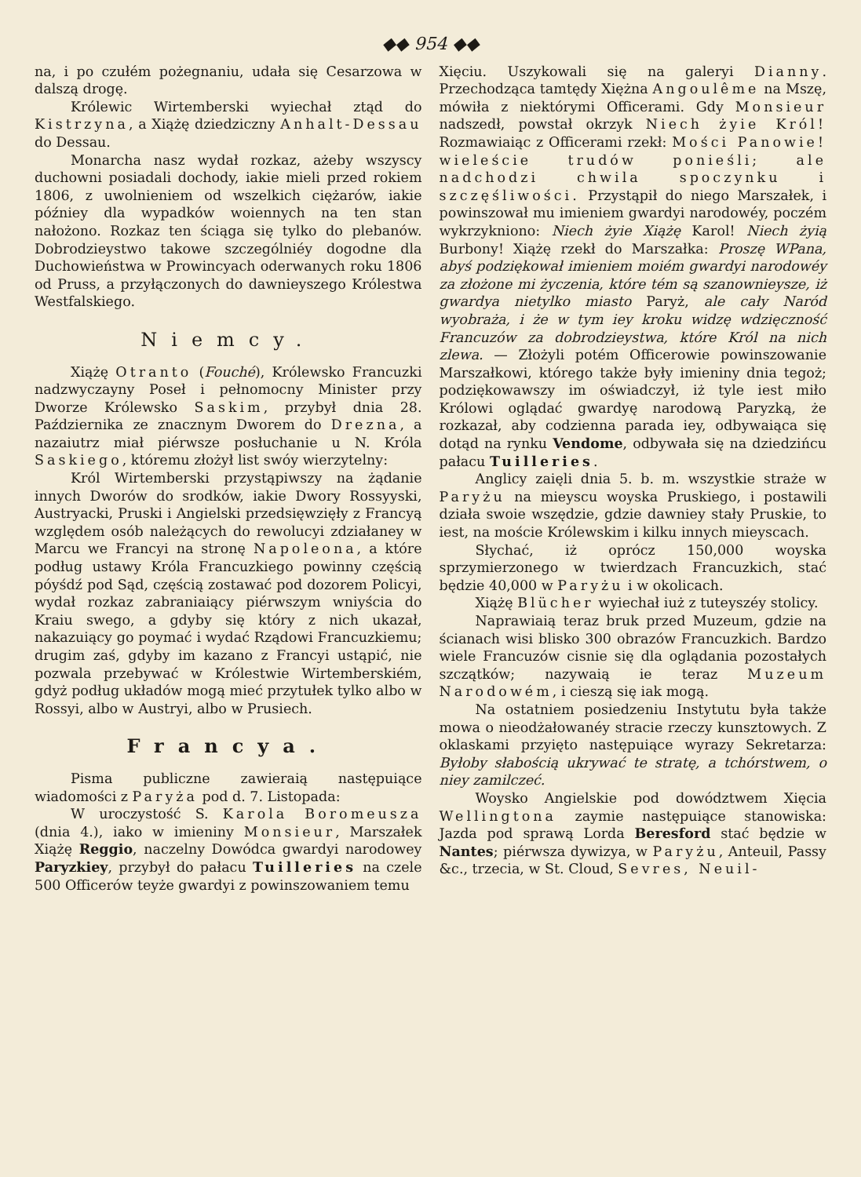◆◆ 954 ◆◆
na, i po czułém pożegnaniu, udała się Cesarzowa w dalszą drogę.
Królewic Wirtemberski wyiechał ztąd do Kistrzyna, a Xiążę dziedziczny Anhalt-Dessau do Dessau.
Monarcha nasz wydał rozkaz, ażeby wszyscy duchowni posiadali dochody, iakie mieli przed rokiem 1806, z uwolnieniem od wszelkich ciężarów, iakie późniey dla wypadków woiennych na ten stan nałożono. Rozkaz ten ściąga się tylko do plebanów. Dobrodzieystwo takowe szczególniéy dogodne dla Duchowieństwa w Prowincyach oderwanych roku 1806 od Pruss, a przyłączonych do dawnieyszego Królestwa Westfalskiego.
Niemcy.
Xiążę Otranto (Fouché), Królewsko Francuzki nadzwyczayny Poseł i pełnomocny Minister przy Dworze Królewsko Saskim, przybył dnia 28. Października ze znacznym Dworem do Drezna, a nazaiutrz miał piérwsze posłuchanie u N. Króla Saskiego, któremu złożył list swóy wierzytelny:
Król Wirtemberski przystąpiwszy na żądanie innych Dworów do srodków, iakie Dwory Rossyyski, Austryacki, Pruski i Angielski przedsięwzięły z Francyą względem osób należących do rewolucyi zdziałaney w Marcu we Francyi na stronę Napoleona, a które podług ustawy Króla Francuzkiego powinny częścią póyśdź pod Sąd, częścią zostawać pod dozorem Policyi, wydał rozkaz zabraniaiący piérwszym wniyścia do Kraiu swego, a gdyby się który z nich ukazał, nakazuiący go poymać i wydać Rządowi Francuzkiemu; drugim zaś, gdyby im kazano z Francyi ustąpić, nie pozwala przebywać w Królestwie Wirtemberskiém, gdyż podług układów mogą mieć przytułek tylko albo w Rossyi, albo w Austryi, albo w Prusiech.
Francya.
Pisma publiczne zawieraią następuiące wiadomości z Paryża pod d. 7. Listopada:
W uroczystość S. Karola Boromeusza (dnia 4.), iako w imieniny Monsieur, Marszałek Xiążę Reggio, naczelny Dowódca gwardyi narodowey Paryzkiey, przybył do pałacu Tuilleries na czele 500 Officerów teyże gwardyi z powinszowaniem temu
Xięciu. Uszykowali się na galeryi Dianny. Przechodząca tamtędy Xiężna Angoulême na Mszę, mówiła z niektórymi Officerami. Gdy Monsieur nadszedł, powstał okrzyk Niech żyie Król! Rozmawiaiąc z Officerami rzekł: Mości Panowie! wieleście trudów ponieśli; ale nadchodzi chwila spoczynku i szczęśliwości. Przystąpił do niego Marszałek, i powinszował mu imieniem gwardyi narodowéy, poczém wykrzykniono: Niech żyie Xiążę Karol! Niech żyią Burbony! Xiążę rzekł do Marszałka: Proszę WPana, abyś podziękował imieniem moiém gwardyi narodowéy za złożone mi życzenia, które tém są szanownieysze, iż gwardya nietylko miasto Paryż, ale cały Naród wyobraża, i że w tym iey kroku widzę wdzięczność Francuzów za dobrodzieystwa, które Król na nich zlewa. — Złożyli potém Officerowie powinszowanie Marszałkowi, którego także były imieniny dnia tegoż; podziękowawszy im oświadczył, iż tyle iest miło Królowi oglądać gwardyę narodową Paryzką, że rozkazał, aby codzienna parada iey, odbywaiąca się dotąd na rynku Vendome, odbywała się na dziedzińcu pałacu Tuilleries.
Anglicy zaięli dnia 5. b. m. wszystkie straże w Paryżu na mieyscu woyska Pruskiego, i postawili działa swoie wszędzie, gdzie dawniey stały Pruskie, to iest, na moście Królewskim i kilku innych mieyscach.
Słychać, iż oprócz 150,000 woyska sprzymierzonego w twierdzach Francuzkich, stać będzie 40,000 w Paryżu i w okolicach.
Xiążę Blücher wyiechał iuż z tuteyszéy stolicy.
Naprawiaią teraz bruk przed Muzeum, gdzie na ścianach wisi blisko 300 obrazów Francuzkich. Bardzo wiele Francuzów cisnie się dla oglądania pozostałych szczątków; nazywaią ie teraz Muzeum Narodowém, i cieszą się iak mogą.
Na ostatniem posiedzeniu Instytutu była także mowa o nieodżałowanéy stracie rzeczy kunsztowych. Z oklaskami przyięto następuiące wyrazy Sekretarza: Byłoby słabością ukrywać te stratę, a tchórstwem, o niey zamilczeć.
Woysko Angielskie pod dowództwem Xięcia Wellingtona zaymie następuiące stanowiska: Jazda pod sprawą Lorda Beresford stać będzie w Nantes; piérwsza dywizya, w Paryżu, Anteuil, Passy &c., trzecia, w St. Cloud, Sevres, Neuil-